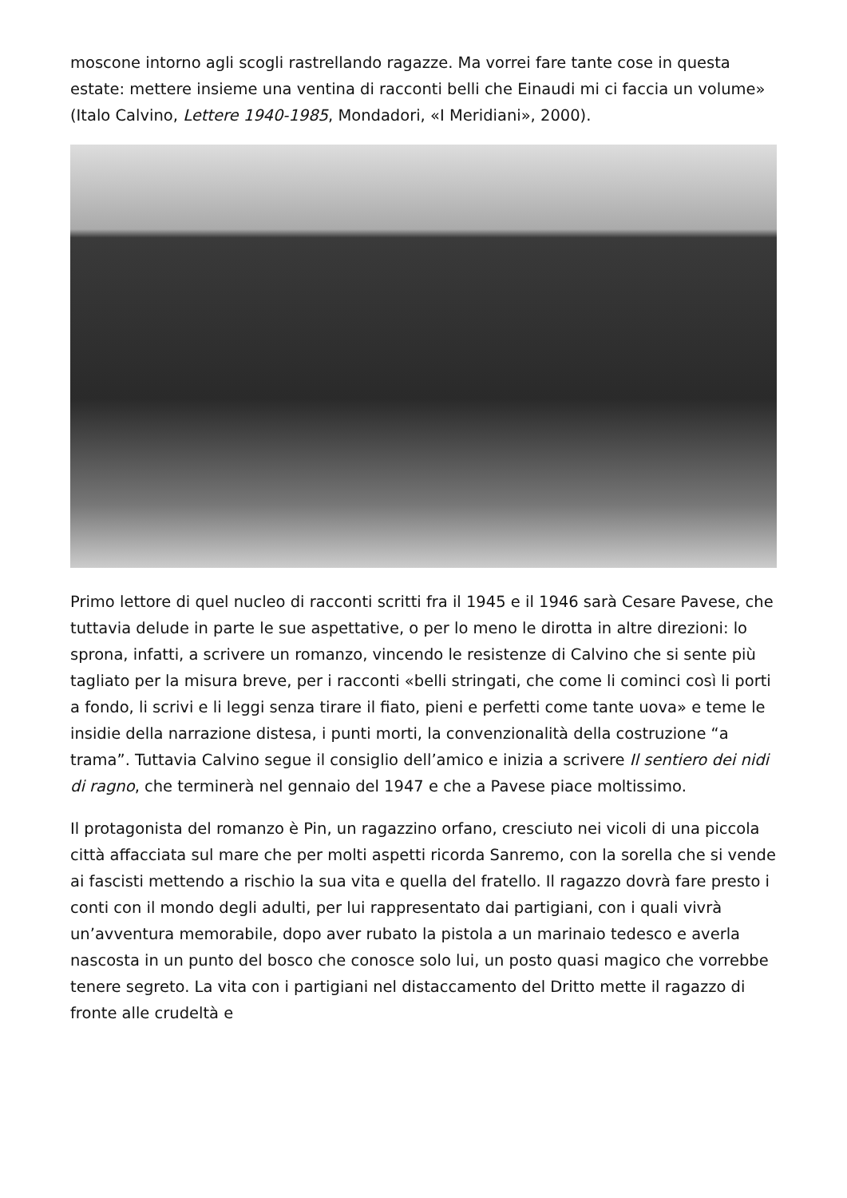moscone intorno agli scogli rastrellando ragazze. Ma vorrei fare tante cose in questa estate: mettere insieme una ventina di racconti belli che Einaudi mi ci faccia un volume» (Italo Calvino, Lettere 1940-1985, Mondadori, «I Meridiani», 2000).
Primo lettore di quel nucleo di racconti scritti fra il 1945 e il 1946 sarà Cesare Pavese, che tuttavia delude in parte le sue aspettative, o per lo meno le dirotta in altre direzioni: lo sprona, infatti, a scrivere un romanzo, vincendo le resistenze di Calvino che si sente più tagliato per la misura breve, per i racconti «belli stringati, che come li cominci così li porti a fondo, li scrivi e li leggi senza tirare il fiato, pieni e perfetti come tante uova» e teme le insidie della narrazione distesa, i punti morti, la convenzionalità della costruzione “a trama”. Tuttavia Calvino segue il consiglio dell’amico e inizia a scrivere Il sentiero dei nidi di ragno, che terminerà nel gennaio del 1947 e che a Pavese piace moltissimo.
Il protagonista del romanzo è Pin, un ragazzino orfano, cresciuto nei vicoli di una piccola città affacciata sul mare che per molti aspetti ricorda Sanremo, con la sorella che si vende ai fascisti mettendo a rischio la sua vita e quella del fratello. Il ragazzo dovrà fare presto i conti con il mondo degli adulti, per lui rappresentato dai partigiani, con i quali vivrà un’avventura memorabile, dopo aver rubato la pistola a un marinaio tedesco e averla nascosta in un punto del bosco che conosce solo lui, un posto quasi magico che vorrebbe tenere segreto. La vita con i partigiani nel distaccamento del Dritto mette il ragazzo di fronte alle crudeltà e